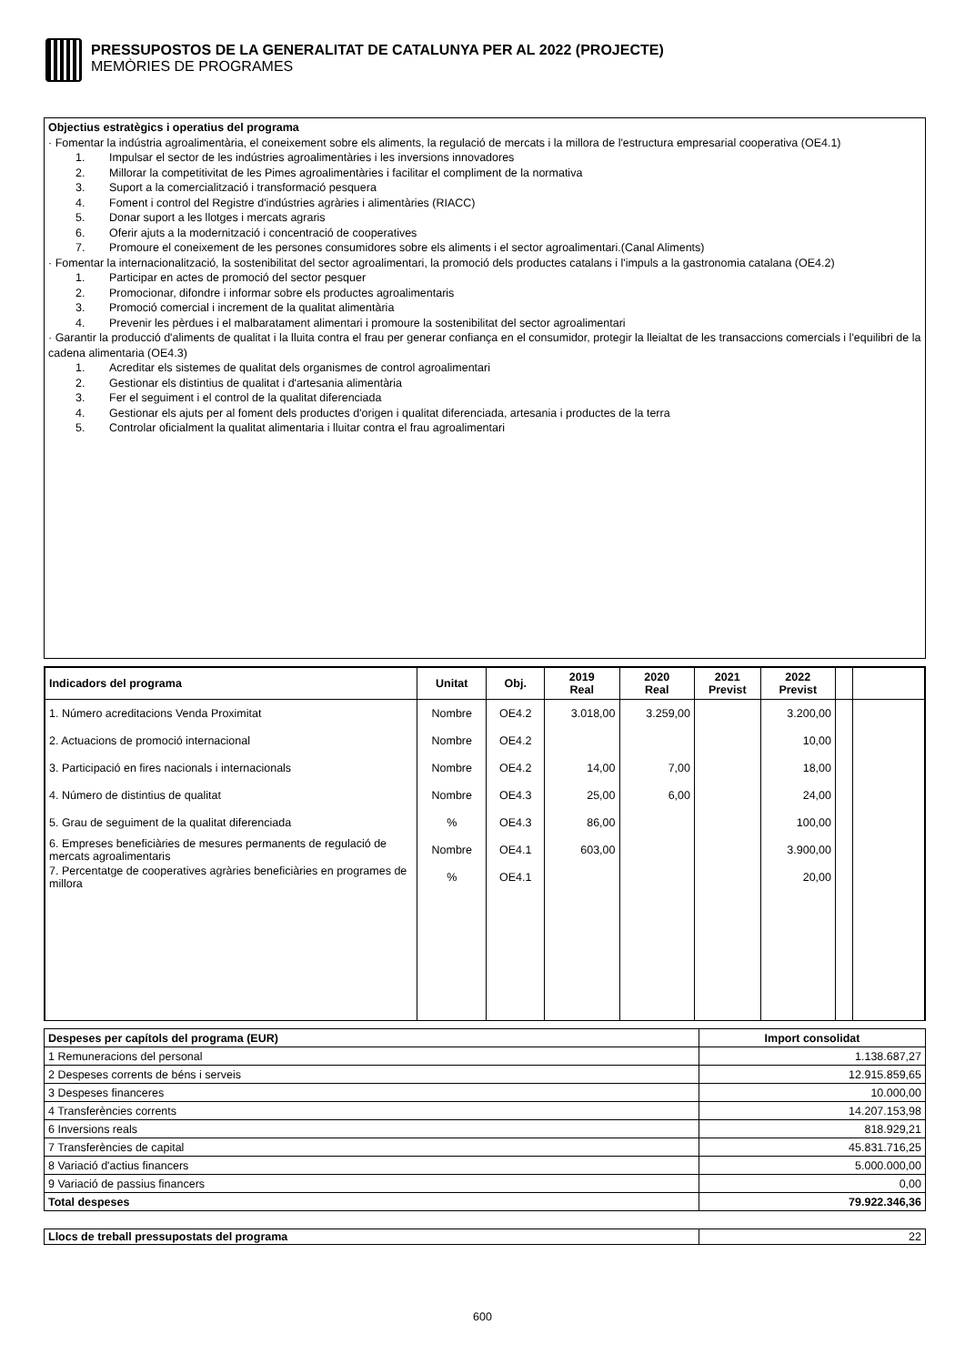PRESSUPOSTOS DE LA GENERALITAT DE CATALUNYA PER AL 2022 (PROJECTE)
MEMÒRIES DE PROGRAMES
Objectius estratègics i operatius del programa
· Fomentar la indústria agroalimentària, el coneixement sobre els aliments, la regulació de mercats i la millora de l'estructura empresarial cooperativa (OE4.1)
1. Impulsar el sector de les indústries agroalimentàries i les inversions innovadores
2. Millorar la competitivitat de les Pimes agroalimentàries i facilitar el compliment de la normativa
3. Suport a la comercialització i transformació pesquera
4. Foment i control del Registre d'indústries agràries i alimentàries (RIACC)
5. Donar suport a les llotges i mercats agraris
6. Oferir ajuts a la modernització i concentració de cooperatives
7. Promoure el coneixement de les persones consumidores sobre els aliments i el sector agroalimentari.(Canal Aliments)
· Fomentar la internacionalització, la sostenibilitat del sector agroalimentari, la promoció dels productes catalans i l'impuls a la gastronomia catalana (OE4.2)
1. Participar en actes de promoció del sector pesquer
2. Promocionar, difondre i informar sobre els productes agroalimentaris
3. Promoció comercial i increment de la qualitat alimentària
4. Prevenir les pèrdues i el malbaratament alimentari i promoure la sostenibilitat del sector agroalimentari
· Garantir la producció d'aliments de qualitat i la lluita contra el frau per generar confiança en el consumidor, protegir la lleialtat de les transaccions comercials i l'equilibri de la cadena alimentaria (OE4.3)
1. Acreditar els sistemes de qualitat dels organismes de control agroalimentari
2. Gestionar els distintius de qualitat i d'artesania alimentària
3. Fer el seguiment i el control de la qualitat diferenciada
4. Gestionar els ajuts per al foment dels productes d'origen i qualitat diferenciada, artesania i productes de la terra
5. Controlar oficialment la qualitat alimentaria i lluitar contra el frau agroalimentari
| Indicadors del programa | Unitat | Obj. | 2019 Real | 2020 Real | 2021 Previst | 2022 Previst | | |
| --- | --- | --- | --- | --- | --- | --- | --- | --- |
| 1. Número acreditacions Venda Proximitat | Nombre | OE4.2 | 3.018,00 | 3.259,00 | | 3.200,00 | | |
| 2. Actuacions de promoció internacional | Nombre | OE4.2 | | | | 10,00 | | |
| 3. Participació en fires nacionals i internacionals | Nombre | OE4.2 | 14,00 | 7,00 | | 18,00 | | |
| 4. Número de distintius de qualitat | Nombre | OE4.3 | 25,00 | 6,00 | | 24,00 | | |
| 5. Grau de seguiment de la qualitat diferenciada | % | OE4.3 | 86,00 | | | 100,00 | | |
| 6. Empreses beneficiàries de mesures permanents de regulació de mercats agroalimentaris | Nombre | OE4.1 | 603,00 | | | 3.900,00 | | |
| 7. Percentatge de cooperatives agràries beneficiàries en programes de millora | % | OE4.1 | | | | 20,00 | | |
| Despeses per capítols del programa (EUR) | Import consolidat |
| --- | --- |
| 1 Remuneracions del personal | 1.138.687,27 |
| 2 Despeses corrents de béns i serveis | 12.915.859,65 |
| 3 Despeses financeres | 10.000,00 |
| 4 Transferències corrents | 14.207.153,98 |
| 6 Inversions reals | 818.929,21 |
| 7 Transferències de capital | 45.831.716,25 |
| 8 Variació d'actius financers | 5.000.000,00 |
| 9 Variació de passius financers | 0,00 |
| Total despeses | 79.922.346,36 |
| Llocs de treball pressupostats del programa | 22 |
600